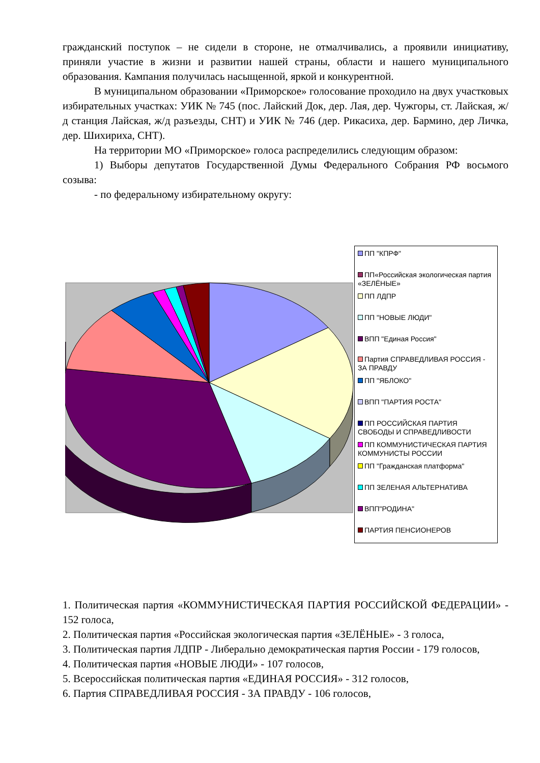гражданский поступок – не сидели в стороне, не отмалчивались, а проявили инициативу, приняли участие в жизни и развитии нашей страны, области и нашего муниципального образования. Кампания получилась насыщенной, яркой и конкурентной.
В муниципальном образовании «Приморское» голосование проходило на двух участковых избирательных участках: УИК № 745 (пос. Лайский Док, дер. Лая, дер. Чужгоры, ст. Лайская, ж/д станция Лайская, ж/д разъезды, СНТ) и УИК № 746 (дер. Рикасиха, дер. Бармино, дер Личка, дер. Шихириха, СНТ).
На территории МО «Приморское» голоса распределились следующим образом:
1) Выборы депутатов Государственной Думы Федерального Собрания РФ восьмого созыва:
- по федеральному избирательному округу:
ПП "КПРФ"
ПП«Российская экологическая партия «ЗЕЛЁНЫЕ»
ПП ЛДПР
ПП "НОВЫЕ ЛЮДИ"
ВПП "Единая Россия"
Партия СПРАВЕДЛИВАЯ РОССИЯ - ЗА ПРАВДУ
ПП "ЯБЛОКО"
ВПП "ПАРТИЯ РОСТА"
ПП РОССИЙСКАЯ ПАРТИЯ СВОБОДЫ И СПРАВЕДЛИВОСТИ
ПП КОММУНИСТИЧЕСКАЯ ПАРТИЯ КОММУНИСТЫ РОССИИ
ПП "Гражданская платформа"
ПП ЗЕЛЕНАЯ АЛЬТЕРНАТИВА
ВПП"РОДИНА"
ПАРТИЯ ПЕНСИОНЕРОВ
1. Политическая партия «КОММУНИСТИЧЕСКАЯ ПАРТИЯ РОССИЙСКОЙ ФЕДЕРАЦИИ» - 152 голоса,
2. Политическая партия «Российская экологическая партия «ЗЕЛЁНЫЕ» - 3 голоса,
3. Политическая партия ЛДПР - Либерально демократическая партия России - 179 голосов,
4. Политическая партия «НОВЫЕ ЛЮДИ» - 107 голосов,
5. Всероссийская политическая партия «ЕДИНАЯ РОССИЯ» - 312 голосов,
6. Партия СПРАВЕДЛИВАЯ РОССИЯ - ЗА ПРАВДУ - 106 голосов,